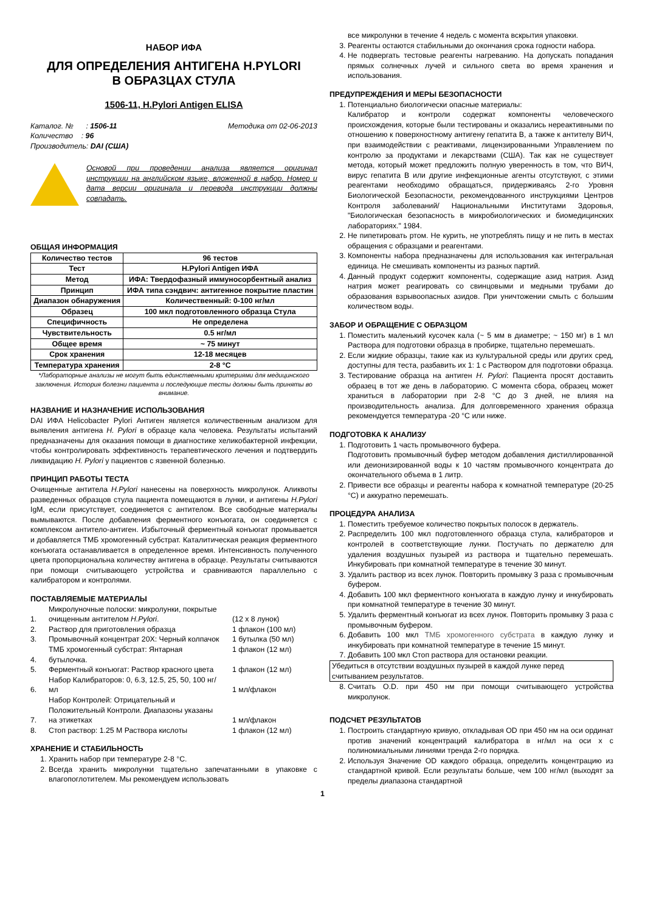НАБОР ИФА
ДЛЯ ОПРЕДЕЛЕНИЯ АНТИГЕНА H.PYLORI
В ОБРАЗЦАХ СТУЛА
1506-11, H.Pylori Antigen ELISA
Каталог. № : 1506-11
Количество : 96
Производитель: DAI (США)
Методика от 02-06-2013
Основой при проведении анализа является оригинал инструкции на английском языке, вложенной в набор. Номер и дата версии оригинала и перевода инструкции должны совпадать.
ОБЩАЯ ИНФОРМАЦИЯ
| Количество тестов | 96 тестов |
| Тест | H.Pylori Antigen ИФА |
| Метод | ИФА: Твердофазный иммуносорбентный анализ |
| Принцип | ИФА типа сэндвич: антигенное покрытие пластин |
| Диапазон обнаружения | Количественный: 0-100 нг/мл |
| Образец | 100 мкл подготовленного образца Стула |
| Специфичность | Не определена |
| Чувствительность | 0.5 нг/мл |
| Общее время | ~ 75 минут |
| Срок хранения | 12-18 месяцев |
| Температура хранения | 2-8 °C |
*Лабораторные анализы не могут быть единственными критериями для медицинского заключения. История болезни пациента и последующие тесты должны быть приняты во внимание.
НАЗВАНИЕ И НАЗНАЧЕНИЕ ИСПОЛЬЗОВАНИЯ
DAI ИФА Helicobacter Pylori Антиген является количественным анализом для выявления антигена H. Pylori в образце кала человека. Результаты испытаний предназначены для оказания помощи в диагностике хеликобактерной инфекции, чтобы контролировать эффективность терапевтического лечения и подтвердить ликвидацию H. Pylori у пациентов с язвенной болезнью.
ПРИНЦИП РАБОТЫ ТЕСТА
Очищенные антитела H.Pylori нанесены на поверхность микролунок. Аликвоты разведенных образцов стула пациента помещаются в лунки, и антигены H.Pylori IgM, если присутствует, соединяется с антителом. Все свободные материалы вымываются. После добавления ферментного конъюгата, он соединяется с комплексом антитело-антиген. Избыточный ферментный конъюгат промывается и добавляется ТМБ хромогенный субстрат. Каталитическая реакция ферментного конъюгата останавливается в определенное время. Интенсивность полученного цвета пропорциональна количеству антигена в образце. Результаты считываются при помощи считывающего устройства и сравниваются параллельно с калибратором и контролями.
ПОСТАВЛЯЕМЫЕ МАТЕРИАЛЫ
| 1. | Микролуночные полоски: микролунки, покрытые очищенным антителом H.Pylori . | (12 x 8 лунок) |
| 2. | Раствор для приготовления образца | 1 флакон (100 мл) |
| 3. | Промывочный концентрат 20X: Черный колпачок | 1 бутылка (50 мл) |
| 4. | ТМБ хромогенный субстрат: Янтарная бутылочка. | 1 флакон (12 мл) |
| 5. | Ферментный конъюгат: Раствор красного цвета | 1 флакон (12 мл) |
| 6. | Набор Калибраторов: 0, 6.3, 12.5, 25, 50, 100 нг/мл | 1 мл/флакон |
| 7. | Набор Контролей: Отрицательный и Положительный Контроли. Диапазоны указаны на этикетках | 1 мл/флакон |
| 8. | Стоп раствор: 1.25 M Раствора кислоты | 1 флакон (12 мл) |
ХРАНЕНИЕ И СТАБИЛЬНОСТЬ
1. Хранить набор при температуре 2-8 °C.
2. Всегда хранить микролунки тщательно запечатанными в упаковке с влагопоглотителем. Мы рекомендуем использовать
все микролунки в течение 4 недель с момента вскрытия упаковки.
3. Реагенты остаются стабильными до окончания срока годности набора.
4. Не подвергать тестовые реагенты нагреванию. На допускать попадания прямых солнечных лучей и сильного света во время хранения и использования.
ПРЕДУПРЕЖДЕНИЯ И МЕРЫ БЕЗОПАСНОСТИ
1. Потенциально биологически опасные материалы:
Калибратор и контроли содержат компоненты человеческого происхождения, которые были тестированы и оказались нереактивными по отношению к поверхностному антигену гепатита В, а также к антителу ВИЧ, при взаимодействии с реактивами, лицензированными Управлением по контролю за продуктами и лекарствами (США). Так как не существует метода, который может предложить полную уверенность в том, что ВИЧ, вирус гепатита В или другие инфекционные агенты отсутствуют, с этими реагентами необходимо обращаться, придерживаясь 2-го Уровня Биологической Безопасности, рекомендованного инструкциями Центров Контроля заболеваний/ Национальными Институтами Здоровья, "Биологическая безопасность в микробиологических и биомедицинских лабораториях." 1984.
2. Не пипетировать ртом. Не курить, не употреблять пищу и не пить в местах обращения с образцами и реагентами.
3. Компоненты набора предназначены для использования как интегральная единица. Не смешивать компоненты из разных партий.
4. Данный продукт содержит компоненты, содержащие азид натрия. Азид натрия может реагировать со свинцовыми и медными трубами до образования взрывоопасных азидов. При уничтожении смыть с большим количеством воды.
ЗАБОР И ОБРАЩЕНИЕ С ОБРАЗЦОМ
1. Поместить маленький кусочек кала (~ 5 мм в диаметре; ~ 150 мг) в 1 мл Раствора для подготовки образца в пробирке, тщательно перемешать.
2. Если жидкие образцы, такие как из культуральной среды или других сред, доступны для теста, разбавить их 1: 1 с Раствором для подготовки образца.
3. Тестирование образца на антиген H. Pylori: Пациента просят доставить образец в тот же день в лабораторию. С момента сбора, образец может храниться в лаборатории при 2-8 °C до 3 дней, не влияя на производительность анализа. Для долговременного хранения образца рекомендуется температура -20 °C или ниже.
ПОДГОТОВКА К АНАЛИЗУ
1. Подготовить 1 часть промывочного буфера.
Подготовить промывочный буфер методом добавления дистиллированной или деионизированной воды к 10 частям промывочного концентрата до окончательного объема в 1 литр.
2. Привести все образцы и реагенты набора к комнатной температуре (20-25 °C) и аккуратно перемешать.
ПРОЦЕДУРА АНАЛИЗА
1. Поместить требуемое количество покрытых полосок в держатель.
2. Распределить 100 мкл подготовленного образца стула, калибраторов и контролей в соответствующие лунки. Постучать по держателю для удаления воздушных пузырей из раствора и тщательно перемешать. Инкубировать при комнатной температуре в течение 30 минут.
3. Удалить раствор из всех лунок. Повторить промывку 3 раза с промывочным буфером.
4. Добавить 100 мкл ферментного конъюгата в каждую лунку и инкубировать при комнатной температуре в течение 30 минут.
5. Удалить ферментный конъюгат из всех лунок. Повторить промывку 3 раза с промывочным буфером.
6. Добавить 100 мкл ТМБ хромогенного субстрата в каждую лунку и инкубировать при комнатной температуре в течение 15 минут.
7. Добавить 100 мкл Стоп раствора для остановки реакции.
Убедиться в отсутствии воздушных пузырей в каждой лунке перед считыванием результатов.
8. Считать O.D. при 450 нм при помощи считывающего устройства микролунок.
ПОДСЧЕТ РЕЗУЛЬТАТОВ
1. Построить стандартную кривую, откладывая OD при 450 нм на оси ординат против значений концентраций калибратора в нг/мл на оси x с полиномиальными линиями тренда 2-го порядка.
2. Используя Значение OD каждого образца, определить концентрацию из стандартной кривой. Если результаты больше, чем 100 нг/мл (выходят за пределы диапазона стандартной
1